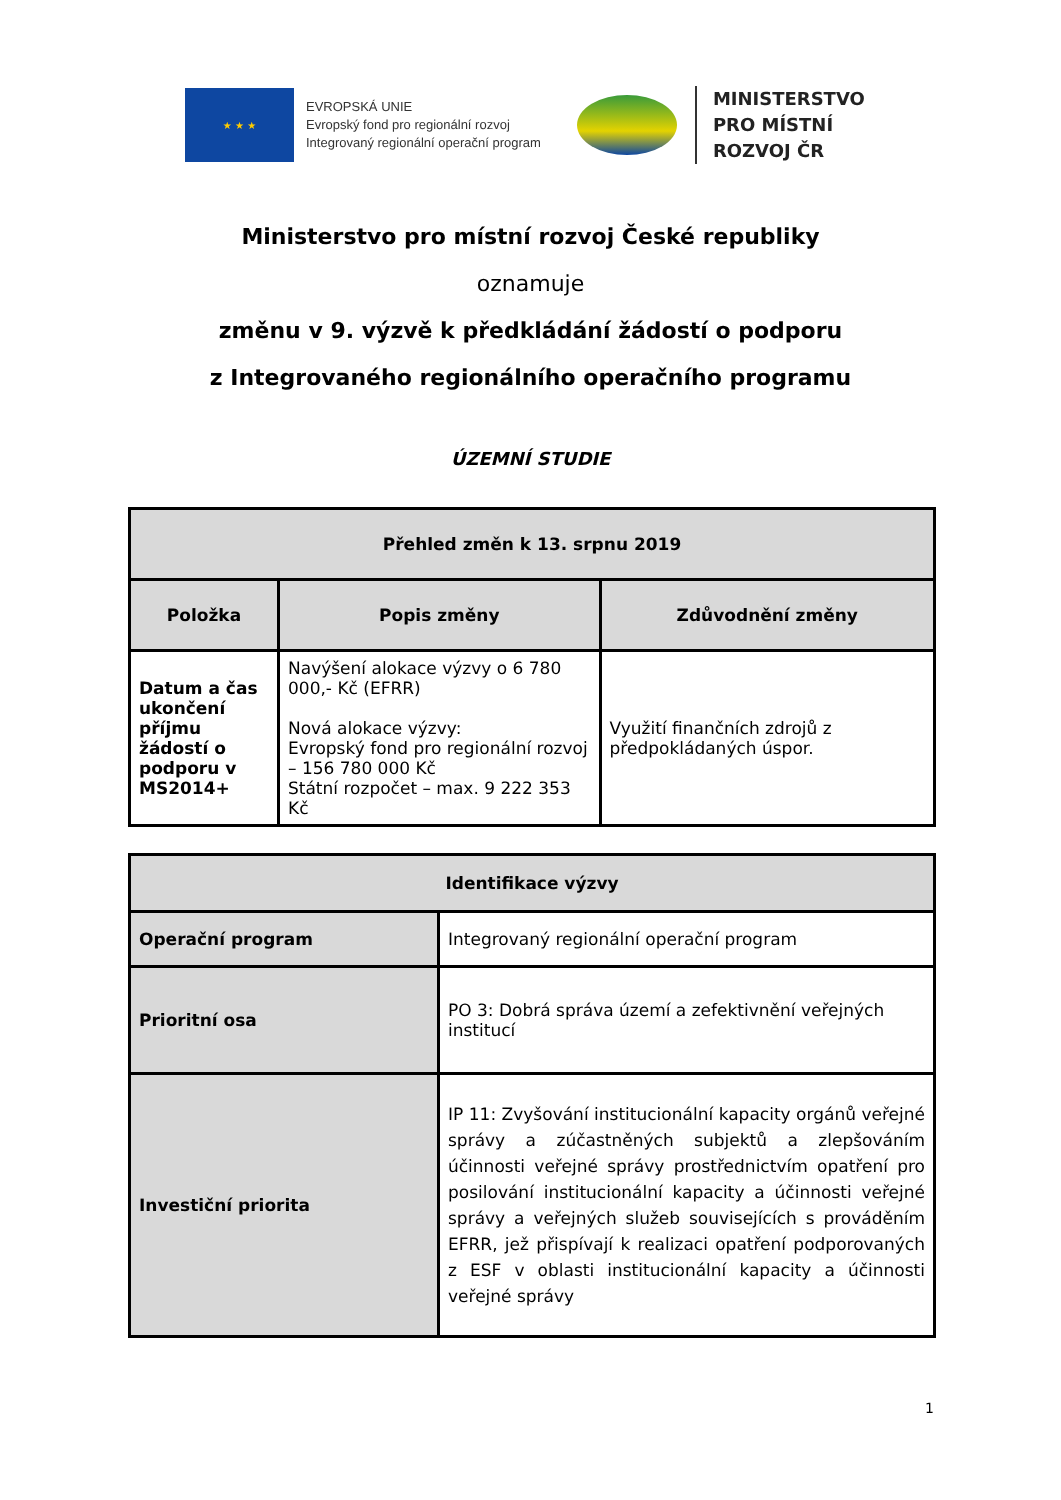★ ★ ★
EVROPSKÁ UNIE
Evropský fond pro regionální rozvoj
Integrovaný regionální operační program
MINISTERSTVO
PRO MÍSTNÍ
ROZVOJ ČR
Ministerstvo pro místní rozvoj České republiky
oznamuje
změnu v 9. výzvě k předkládání žádostí o podporu
z Integrovaného regionálního operačního programu
ÚZEMNÍ STUDIE
| Přehled změn k 13. srpnu 2019 | | |
| --- | --- | --- |
| Položka | Popis změny | Zdůvodnění změny |
| Datum a čas ukončení příjmu žádostí o podporu v MS2014+ | Navýšení alokace výzvy o 6 780 000,- Kč (EFRR) Nová alokace výzvy: Evropský fond pro regionální rozvoj – 156 780 000 Kč Státní rozpočet – max. 9 222 353 Kč | Využití finančních zdrojů z předpokládaných úspor. |
| Identifikace výzvy | |
| --- | --- |
| Operační program | Integrovaný regionální operační program |
| Prioritní osa | PO 3: Dobrá správa území a zefektivnění veřejných institucí |
| Investiční priorita | IP 11: Zvyšování institucionální kapacity orgánů veřejné správy a zúčastněných subjektů a zlepšováním účinnosti veřejné správy prostřednictvím opatření pro posilování institucionální kapacity a účinnosti veřejné správy a veřejných služeb souvisejících s prováděním EFRR, jež přispívají k realizaci opatření podporovaných z ESF v oblasti institucionální kapacity a účinnosti veřejné správy |
1